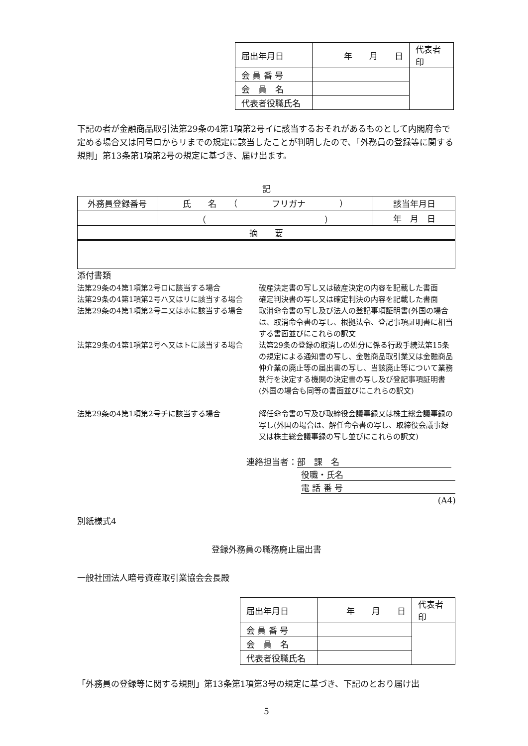| 届出年月日 | 年 月 日 | 代表者印 |
| 会 員 番 号 | | |
| 会 員 名 | | |
| 代表者役職氏名 | | |
下記の者が金融商品取引法第29条の4第1項第2号イに該当するおそれがあるものとして内閣府令で定める場合又は同号ロからリまでの規定に該当したことが判明したので、「外務員の登録等に関する規則」第13条第1項第2号の規定に基づき、届け出ます。
記
| 外務員登録番号 | 氏 名 （ フリガナ ） | 該当年月日 |
| | （ ） | 年 月 日 |
| 摘 要 | | |
添付書類
法第29条の4第1項第2号ロに該当する場合
破産決定書の写し又は破産決定の内容を記載した書面
法第29条の4第1項第2号ハ又はリに該当する場合
確定判決書の写し又は確定判決の内容を記載した書面
法第29条の4第1項第2号ニ又はホに該当する場合
取消命令書の写し及び法人の登記事項証明書(外国の場合は、取消命令書の写し、根拠法令、登記事項証明書に相当する書面並びにこれらの訳文
法第29条の4第1項第2号ヘ又はトに該当する場合
法第29条の登録の取消しの処分に係る行政手続法第15条の規定による通知書の写し、金融商品取引業又は金融商品仲介業の廃止等の届出書の写し、当該廃止等について業務執行を決定する機関の決定書の写し及び登記事項証明書(外国の場合も同等の書面並びにこれらの訳文)
法第29条の4第1項第2号チに該当する場合
解任命令書の写及び取締役会議事録又は株主総会議事録の写し(外国の場合は、解任命令書の写し、取締役会議事録又は株主総会議事録の写し並びにこれらの訳文)
連絡担当者： 部　課　名
役職・氏名
電 話 番 号
(A4)
別紙様式4
登録外務員の職務廃止届出書
一般社団法人暗号資産取引業協会会長殿
| 届出年月日 | 年 月 日 | 代表者印 |
| 会 員 番 号 | | |
| 会 員 名 | | |
| 代表者役職氏名 | | |
「外務員の登録等に関する規則」第13条第1項第3号の規定に基づき、下記のとおり届け出
5